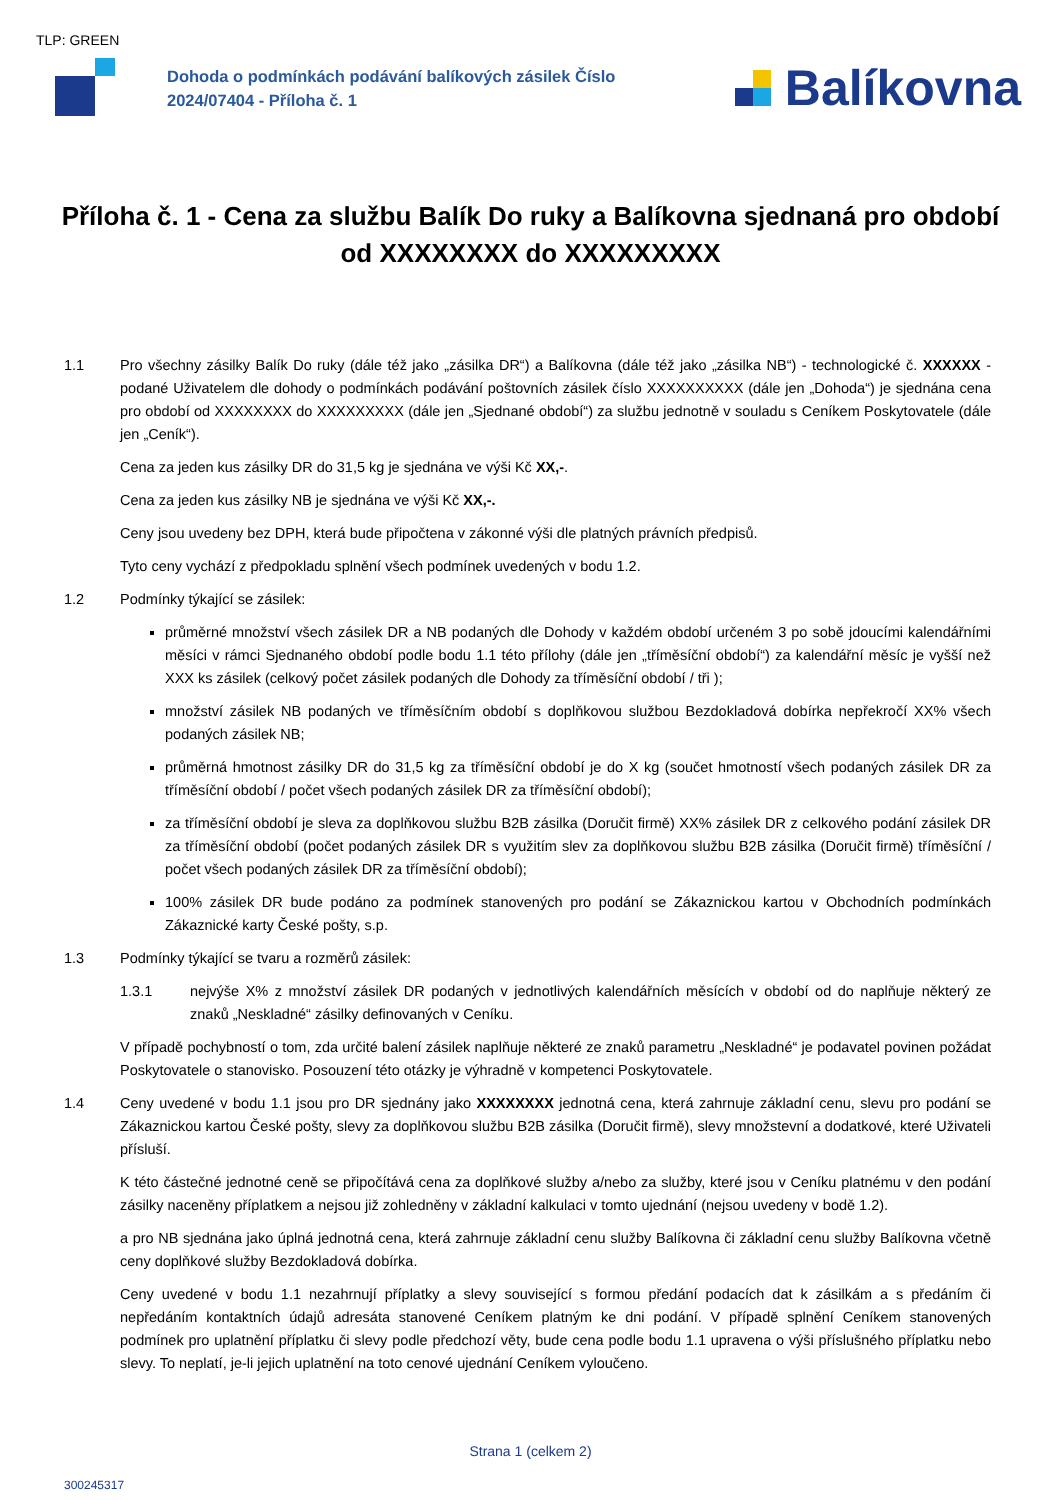TLP: GREEN
Dohoda o podmínkách podávání balíkových zásilek Číslo 2024/07404 - Příloha č. 1
Balíkovna
Příloha č. 1 - Cena za službu Balík Do ruky a Balíkovna sjednaná pro období od XXXXXXXX do XXXXXXXXX
1.1 Pro všechny zásilky Balík Do ruky (dále též jako „zásilka DR“) a Balíkovna (dále též jako „zásilka NB“) - technologické č. XXXXXX - podané Uživatelem dle dohody o podmínkách podávání poštovních zásilek číslo XXXXXXXXXX (dále jen „Dohoda“) je sjednána cena pro období od XXXXXXXX do XXXXXXXXX (dále jen „Sjednané období“) za službu jednotně v souladu s Ceníkem Poskytovatele (dále jen „Ceník“).
Cena za jeden kus zásilky DR do 31,5 kg je sjednána ve výši Kč XX,-.
Cena za jeden kus zásilky NB je sjednána ve výši Kč XX,-.
Ceny jsou uvedeny bez DPH, která bude připočtena v zákonné výši dle platných právních předpisů.
Tyto ceny vychází z předpokladu splnění všech podmínek uvedených v bodu 1.2.
1.2 Podmínky týkající se zásilek:
průměrné množství všech zásilek DR a NB podaných dle Dohody v každém období určeném 3 po sobě jdoucími kalendářními měsíci v rámci Sjednaného období podle bodu 1.1 této přílohy (dále jen „tříměsíční období“) za kalendářní měsíc je vyšší než XXX ks zásilek (celkový počet zásilek podaných dle Dohody za tříměsíční období / tři );
množství zásilek NB podaných ve tříměsíčním období s doplňkovou službou Bezdokladová dobírka nepřekročí XX% všech podaných zásilek NB;
průměrná hmotnost zásilky DR do 31,5 kg za tříměsíční období je do X kg (součet hmotností všech podaných zásilek DR za tříměsíční období / počet všech podaných zásilek DR za tříměsíční období);
za tříměsíční období je sleva za doplňkovou službu B2B zásilka (Doručit firmě) XX% zásilek DR z celkového podání zásilek DR za tříměsíční období (počet podaných zásilek DR s využitím slev za doplňkovou službu B2B zásilka (Doručit firmě) tříměsíční / počet všech podaných zásilek DR za tříměsíční období);
100% zásilek DR bude podáno za podmínek stanovených pro podání se Zákaznickou kartou v Obchodních podmínkách Zákaznické karty České pošty, s.p.
1.3 Podmínky týkající se tvaru a rozměrů zásilek:
1.3.1 nejvýše X% z množství zásilek DR podaných v jednotlivých kalendářních měsících v období od do naplňuje některý ze znaků „Neskladné“ zásilky definovaných v Ceníku.
V případě pochybností o tom, zda určité balení zásilek naplňuje některé ze znaků parametru „Neskladné“ je podavatel povinen požádat Poskytovatele o stanovisko. Posouzení této otázky je výhradně v kompetenci Poskytovatele.
1.4 Ceny uvedené v bodu 1.1 jsou pro DR sjednány jako XXXXXXXX jednotná cena, která zahrnuje základní cenu, slevu pro podání se Zákaznickou kartou České pošty, slevy za doplňkovou službu B2B zásilka (Doručit firmě), slevy množstevní a dodatkové, které Uživateli přísluší.
K této částečné jednotné ceně se připočítává cena za doplňkové služby a/nebo za služby, které jsou v Ceníku platnému v den podání zásilky naceněny příplatkem a nejsou již zohledněny v základní kalkulaci v tomto ujednání (nejsou uvedeny v bodě 1.2).
a pro NB sjednána jako úplná jednotná cena, která zahrnuje základní cenu služby Balíkovna či základní cenu služby Balíkovna včetně ceny doplňkové služby Bezdokladová dobírka.
Ceny uvedené v bodu 1.1 nezahrnují příplatky a slevy související s formou předání podacích dat k zásilkám a s předáním či nepředáním kontaktních údajů adresáta stanovené Ceníkem platným ke dni podání. V případě splnění Ceníkem stanovených podmínek pro uplatnění příplatku či slevy podle předchozí věty, bude cena podle bodu 1.1 upravena o výši příslušného příplatku nebo slevy. To neplatí, je-li jejich uplatnění na toto cenové ujednání Ceníkem vyloučeno.
Strana 1 (celkem 2)
300245317